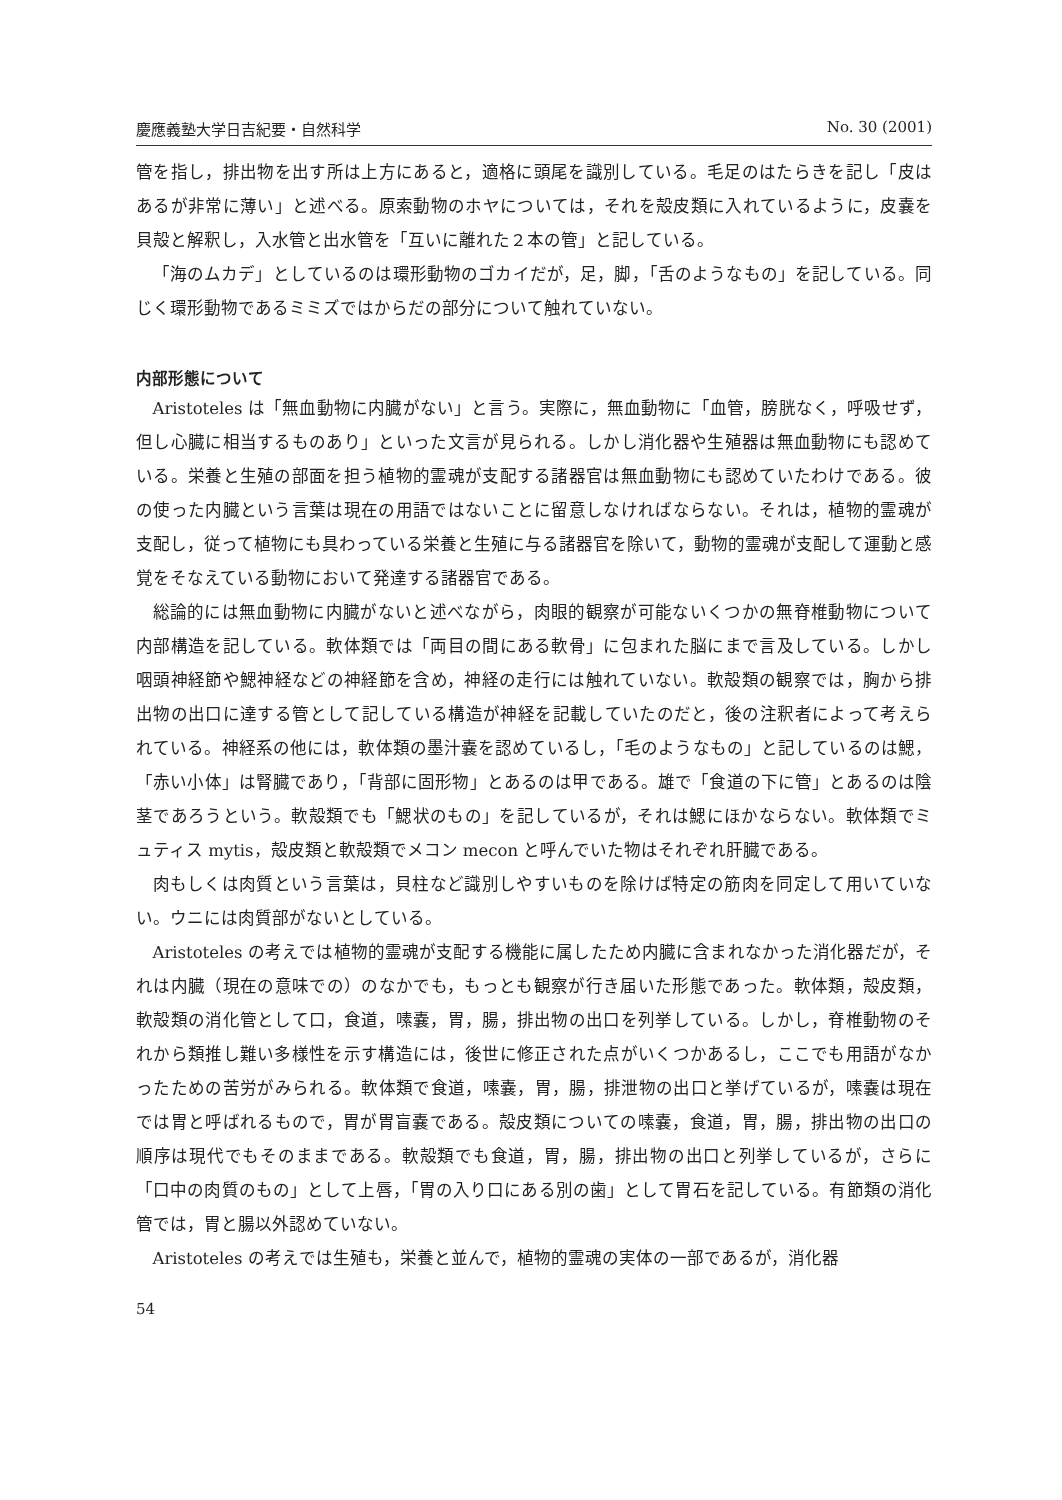慶應義塾大学日吉紀要・自然科学 No. 30 (2001)
管を指し，排出物を出す所は上方にあると，適格に頭尾を識別している。毛足のはたらきを記し「皮はあるが非常に薄い」と述べる。原索動物のホヤについては，それを殻皮類に入れているように，皮嚢を貝殻と解釈し，入水管と出水管を「互いに離れた２本の管」と記している。
「海のムカデ」としているのは環形動物のゴカイだが，足，脚，「舌のようなもの」を記している。同じく環形動物であるミミズではからだの部分について触れていない。
内部形態について
Aristoteles は「無血動物に内臓がない」と言う。実際に，無血動物に「血管，膀胱なく，呼吸せず，但し心臓に相当するものあり」といった文言が見られる。しかし消化器や生殖器は無血動物にも認めている。栄養と生殖の部面を担う植物的霊魂が支配する諸器官は無血動物にも認めていたわけである。彼の使った内臓という言葉は現在の用語ではないことに留意しなければならない。それは，植物的霊魂が支配し，従って植物にも具わっている栄養と生殖に与る諸器官を除いて，動物的霊魂が支配して運動と感覚をそなえている動物において発達する諸器官である。
総論的には無血動物に内臓がないと述べながら，肉眼的観察が可能ないくつかの無脊椎動物について内部構造を記している。軟体類では「両目の間にある軟骨」に包まれた脳にまで言及している。しかし咽頭神経節や鰓神経などの神経節を含め，神経の走行には触れていない。軟殻類の観察では，胸から排出物の出口に達する管として記している構造が神経を記載していたのだと，後の注釈者によって考えられている。神経系の他には，軟体類の墨汁嚢を認めているし，「毛のようなもの」と記しているのは鰓，「赤い小体」は腎臓であり，「背部に固形物」とあるのは甲である。雄で「食道の下に管」とあるのは陰茎であろうという。軟殻類でも「鰓状のもの」を記しているが，それは鰓にほかならない。軟体類でミュティス mytis，殻皮類と軟殻類でメコン mecon と呼んでいた物はそれぞれ肝臓である。
肉もしくは肉質という言葉は，貝柱など識別しやすいものを除けば特定の筋肉を同定して用いていない。ウニには肉質部がないとしている。
Aristoteles の考えでは植物的霊魂が支配する機能に属したため内臓に含まれなかった消化器だが，それは内臓（現在の意味での）のなかでも，もっとも観察が行き届いた形態であった。軟体類，殻皮類，軟殻類の消化管として口，食道，嗉嚢，胃，腸，排出物の出口を列挙している。しかし，脊椎動物のそれから類推し難い多様性を示す構造には，後世に修正された点がいくつかあるし，ここでも用語がなかったための苦労がみられる。軟体類で食道，嗉嚢，胃，腸，排泄物の出口と挙げているが，嗉嚢は現在では胃と呼ばれるもので，胃が胃盲嚢である。殻皮類についての嗉嚢，食道，胃，腸，排出物の出口の順序は現代でもそのままである。軟殻類でも食道，胃，腸，排出物の出口と列挙しているが，さらに「口中の肉質のもの」として上唇，「胃の入り口にある別の歯」として胃石を記している。有節類の消化管では，胃と腸以外認めていない。
Aristoteles の考えでは生殖も，栄養と並んで，植物的霊魂の実体の一部であるが，消化器
54